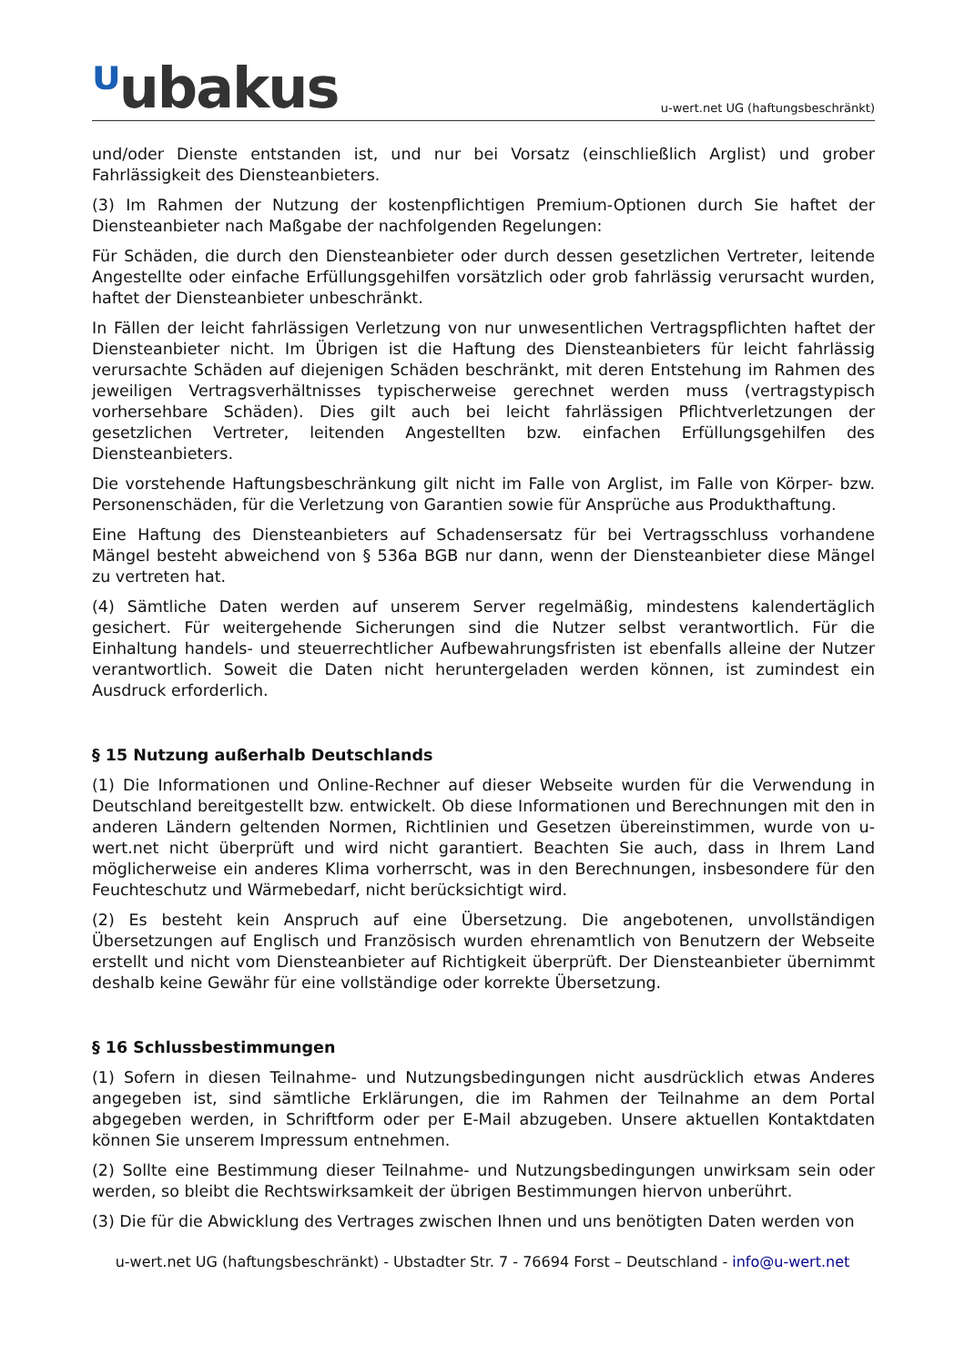ᵁubakus
u-wert.net UG (haftungsbeschränkt)
und/oder Dienste entstanden ist, und nur bei Vorsatz (einschließlich Arglist) und grober Fahrlässigkeit des Diensteanbieters.
(3) Im Rahmen der Nutzung der kostenpflichtigen Premium-Optionen durch Sie haftet der Diensteanbieter nach Maßgabe der nachfolgenden Regelungen:
Für Schäden, die durch den Diensteanbieter oder durch dessen gesetzlichen Vertreter, leitende Angestellte oder einfache Erfüllungsgehilfen vorsätzlich oder grob fahrlässig verursacht wurden, haftet der Diensteanbieter unbeschränkt.
In Fällen der leicht fahrlässigen Verletzung von nur unwesentlichen Vertragspflichten haftet der Diensteanbieter nicht. Im Übrigen ist die Haftung des Diensteanbieters für leicht fahrlässig verursachte Schäden auf diejenigen Schäden beschränkt, mit deren Entstehung im Rahmen des jeweiligen Vertragsverhältnisses typischerweise gerechnet werden muss (vertragstypisch vorhersehbare Schäden). Dies gilt auch bei leicht fahrlässigen Pflichtverletzungen der gesetzlichen Vertreter, leitenden Angestellten bzw. einfachen Erfüllungsgehilfen des Diensteanbieters.
Die vorstehende Haftungsbeschränkung gilt nicht im Falle von Arglist, im Falle von Körper- bzw. Personenschäden, für die Verletzung von Garantien sowie für Ansprüche aus Produkthaftung.
Eine Haftung des Diensteanbieters auf Schadensersatz für bei Vertragsschluss vorhandene Mängel besteht abweichend von § 536a BGB nur dann, wenn der Diensteanbieter diese Mängel zu vertreten hat.
(4) Sämtliche Daten werden auf unserem Server regelmäßig, mindestens kalendertäglich gesichert. Für weitergehende Sicherungen sind die Nutzer selbst verantwortlich. Für die Einhaltung handels- und steuerrechtlicher Aufbewahrungsfristen ist ebenfalls alleine der Nutzer verantwortlich. Soweit die Daten nicht heruntergeladen werden können, ist zumindest ein Ausdruck erforderlich.
§ 15 Nutzung außerhalb Deutschlands
(1) Die Informationen und Online-Rechner auf dieser Webseite wurden für die Verwendung in Deutschland bereitgestellt bzw. entwickelt. Ob diese Informationen und Berechnungen mit den in anderen Ländern geltenden Normen, Richtlinien und Gesetzen übereinstimmen, wurde von u-wert.net nicht überprüft und wird nicht garantiert. Beachten Sie auch, dass in Ihrem Land möglicherweise ein anderes Klima vorherrscht, was in den Berechnungen, insbesondere für den Feuchteschutz und Wärmebedarf, nicht berücksichtigt wird.
(2) Es besteht kein Anspruch auf eine Übersetzung. Die angebotenen, unvollständigen Übersetzungen auf Englisch und Französisch wurden ehrenamtlich von Benutzern der Webseite erstellt und nicht vom Diensteanbieter auf Richtigkeit überprüft. Der Diensteanbieter übernimmt deshalb keine Gewähr für eine vollständige oder korrekte Übersetzung.
§ 16 Schlussbestimmungen
(1) Sofern in diesen Teilnahme- und Nutzungsbedingungen nicht ausdrücklich etwas Anderes angegeben ist, sind sämtliche Erklärungen, die im Rahmen der Teilnahme an dem Portal abgegeben werden, in Schriftform oder per E-Mail abzugeben. Unsere aktuellen Kontaktdaten können Sie unserem Impressum entnehmen.
(2) Sollte eine Bestimmung dieser Teilnahme- und Nutzungsbedingungen unwirksam sein oder werden, so bleibt die Rechtswirksamkeit der übrigen Bestimmungen hiervon unberührt.
(3) Die für die Abwicklung des Vertrages zwischen Ihnen und uns benötigten Daten werden von
u-wert.net UG (haftungsbeschränkt) - Ubstadter Str. 7 - 76694 Forst – Deutschland - info@u-wert.net